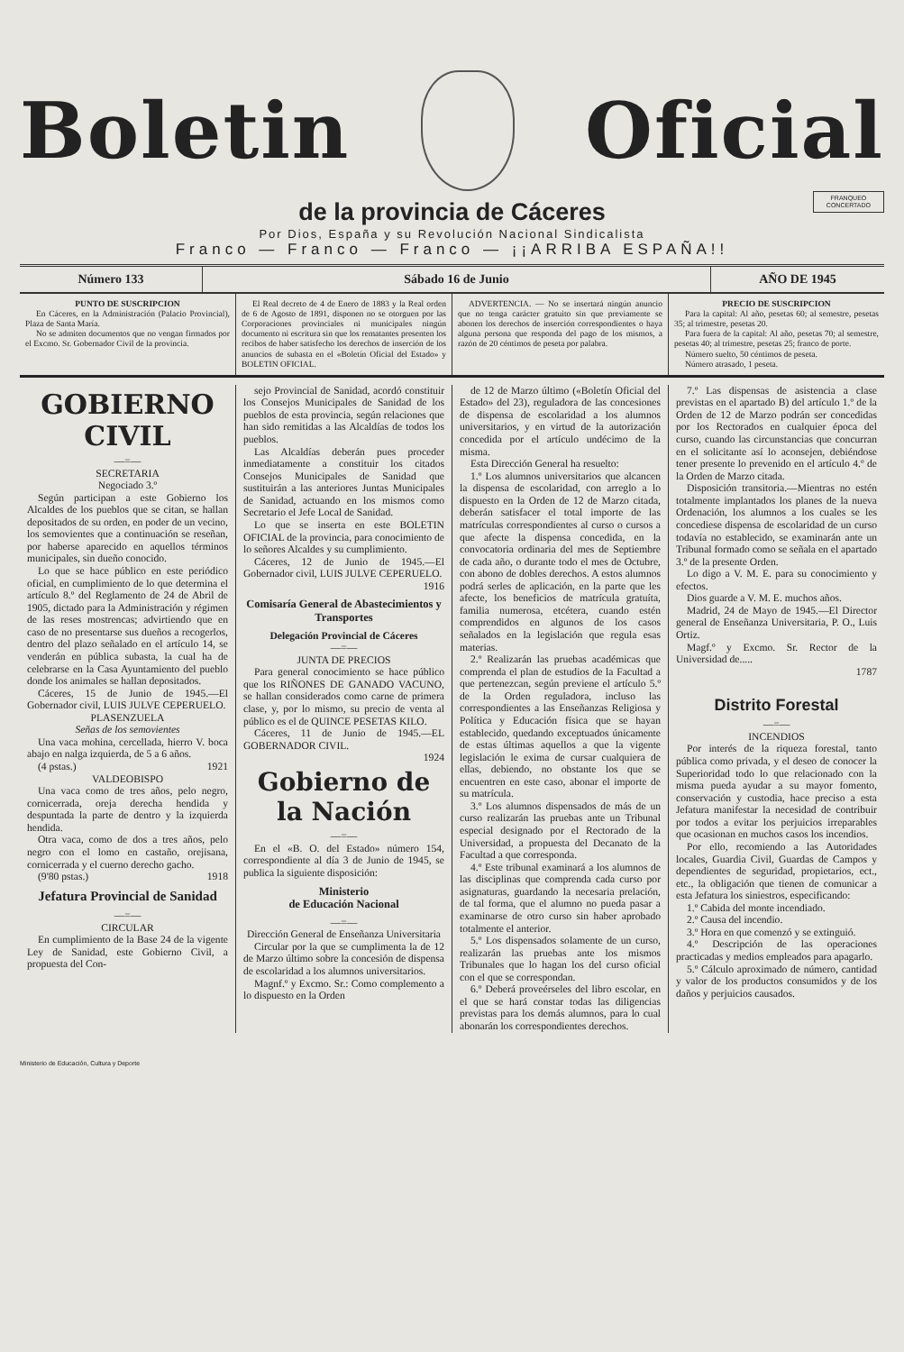Boletin Oficial
de la provincia de Cáceres
FRANQUEO
CONCERTADO
Por Dios, España y su Revolución Nacional Sindicalista
Franco — Franco — Franco — ¡¡ARRIBA ESPAÑA!!
Número 133 Sábado 16 de Junio AÑO DE 1945
PUNTO DE SUSCRIPCION
En Cáceres, en la Administración (Palacio Provincial), Plaza de Santa María.
No se admiten documentos que no vengan firmados por el Excmo. Sr. Gobernador Civil de la provincia.
El Real decreto de 4 de Enero de 1883 y la Real orden de 6 de Agosto de 1891, disponen no se otorguen por las Corporaciones provinciales ni municipales ningún documento ni escritura sin que los rematantes presenten los recibos de haber satisfecho los derechos de inserción de los anuncios de subasta en el «Boletín Oficial del Estado» y BOLETIN OFICIAL.
ADVERTENCIA. — No se insertará ningún anuncio que no tenga carácter gratuito sin que previamente se abonen los derechos de inserción correspondientes o haya alguna persona que responda del pago de los mismos, a razón de 20 céntimos de peseta por palabra.
PRECIO DE SUSCRIPCION
Para la capital: Al año, pesetas 60; al semestre, pesetas 35; al trimestre, pesetas 20.
Para fuera de la capital: Al año, pesetas 70; al semestre, pesetas 40; al trimestre, pesetas 25; franco de porte.
Número suelto, 50 céntimos de peseta.
Número atrasado, 1 peseta.
GOBIERNO CIVIL
—=—
SECRETARIA
Negociado 3.º
Según participan a este Gobierno los Alcaldes de los pueblos que se citan, se hallan depositados de su orden, en poder de un vecino, los semovientes que a continuación se reseñan, por haberse aparecido en aquellos términos municipales, sin dueño conocido.
Lo que se hace público en este periódico oficial, en cumplimiento de lo que determina el artículo 8.º del Reglamento de 24 de Abril de 1905, dictado para la Administración y régimen de las reses mostrencas; advirtiendo que en caso de no presentarse sus dueños a recogerlos, dentro del plazo señalado en el artículo 14, se venderán en pública subasta, la cual ha de celebrarse en la Casa Ayuntamiento del pueblo donde los animales se hallan depositados.
Cáceres, 15 de Junio de 1945.—El Gobernador civil, LUIS JULVE CEPERUELO.
PLASENZUELA
Señas de los semovientes
Una vaca mohina, cercellada, hierro V. boca abajo en nalga izquierda, de 5 a 6 años.
(4 pstas.) 1921
VALDEOBISPO
Una vaca como de tres años, pelo negro, cornicerrada, oreja derecha hendida y despuntada la parte de dentro y la izquierda hendida.
Otra vaca, como de dos a tres años, pelo negro con el lomo en castaño, orejisana, cornicerrada y el cuerno derecho gacho.
(9'80 pstas.) 1918
Jefatura Provincial de Sanidad
—=—
CIRCULAR
En cumplimiento de la Base 24 de la vigente Ley de Sanidad, este Gobierno Civil, a propuesta del Con-
sejo Provincial de Sanidad, acordó constituir los Consejos Municipales de Sanidad de los pueblos de esta provincia, según relaciones que han sido remitidas a las Alcaldías de todos los pueblos.
Las Alcaldías deberán pues proceder inmediatamente a constituir los citados Consejos Municipales de Sanidad que sustituirán a las anteriores Juntas Municipales de Sanidad, actuando en los mismos como Secretario el Jefe Local de Sanidad.
Lo que se inserta en este BOLETIN OFICIAL de la provincia, para conocimiento de lo señores Alcaldes y su cumplimiento.
Cáceres, 12 de Junio de 1945.—El Gobernador civil, LUIS JULVE CEPERUELO.
1916
Comisaría General de Abastecimientos y Transportes
Delegación Provincial de Cáceres
—=—
JUNTA DE PRECIOS
Para general conocimiento se hace público que los RIÑONES DE GANADO VACUNO, se hallan considerados como carne de primera clase, y, por lo mismo, su precio de venta al público es el de QUINCE PESETAS KILO.
Cáceres, 11 de Junio de 1945.—EL GOBERNADOR CIVIL.
1924
Gobierno de la Nación
—=—
En el «B. O. del Estado» número 154, correspondiente al día 3 de Junio de 1945, se publica la siguiente disposición:
Ministerio
de Educación Nacional
—=—
Dirección General de Enseñanza Universitaria
Circular por la que se cumplimenta la de 12 de Marzo último sobre la concesión de dispensa de escolaridad a los alumnos universitarios.
Magnf.º y Excmo. Sr.: Como complemento a lo dispuesto en la Orden
de 12 de Marzo último («Boletín Oficial del Estado» del 23), reguladora de las concesiones de dispensa de escolaridad a los alumnos universitarios, y en virtud de la autorización concedida por el artículo undécimo de la misma.
Esta Dirección General ha resuelto:
1.º Los alumnos universitarios que alcancen la dispensa de escolaridad, con arreglo a lo dispuesto en la Orden de 12 de Marzo citada, deberán satisfacer el total importe de las matrículas correspondientes al curso o cursos a que afecte la dispensa concedida, en la convocatoria ordinaria del mes de Septiembre de cada año, o durante todo el mes de Octubre, con abono de dobles derechos. A estos alumnos podrá serles de aplicación, en la parte que les afecte, los beneficios de matrícula gratuíta, familia numerosa, etcétera, cuando estén comprendidos en algunos de los casos señalados en la legislación que regula esas materias.
2.º Realizarán las pruebas académicas que comprenda el plan de estudios de la Facultad a que pertenezcan, según previene el artículo 5.º de la Orden reguladora, incluso las correspondientes a las Enseñanzas Religiosa y Política y Educación física que se hayan establecido, quedando exceptuados únicamente de estas últimas aquellos a que la vigente legislación le exima de cursar cualquiera de ellas, debiendo, no obstante los que se encuentren en este caso, abonar el importe de su matrícula.
3.º Los alumnos dispensados de más de un curso realizarán las pruebas ante un Tribunal especial designado por el Rectorado de la Universidad, a propuesta del Decanato de la Facultad a que corresponda.
4.º Este tribunal examinará a los alumnos de las disciplinas que comprenda cada curso por asignaturas, guardando la necesaria prelación, de tal forma, que el alumno no pueda pasar a examinarse de otro curso sin haber aprobado totalmente el anterior.
5.º Los dispensados solamente de un curso, realizarán las pruebas ante los mismos Tribunales que lo hagan los del curso oficial con el que se correspondan.
6.º Deberá proveérseles del libro escolar, en el que se hará constar todas las diligencias previstas para los demás alumnos, para lo cual abonarán los correspondientes derechos.
7.º Las dispensas de asistencia a clase previstas en el apartado B) del artículo 1.º de la Orden de 12 de Marzo podrán ser concedidas por los Rectorados en cualquier época del curso, cuando las circunstancias que concurran en el solicitante así lo aconsejen, debiéndose tener presente lo prevenido en el artículo 4.º de la Orden de Marzo citada.
Disposición transitoria.—Mientras no estén totalmente implantados los planes de la nueva Ordenación, los alumnos a los cuales se les concediese dispensa de escolaridad de un curso todavía no establecido, se examinarán ante un Tribunal formado como se señala en el apartado 3.º de la presente Orden.
Lo digo a V. M. E. para su conocimiento y efectos.
Dios guarde a V. M. E. muchos años.
Madrid, 24 de Mayo de 1945.—El Director general de Enseñanza Universitaria, P. O., Luis Ortiz.
Magf.º y Excmo. Sr. Rector de la Universidad de.....
1787
Distrito Forestal
—=—
INCENDIOS
Por interés de la riqueza forestal, tanto pública como privada, y el deseo de conocer la Superioridad todo lo que relacionado con la misma pueda ayudar a su mayor fomento, conservación y custodia, hace preciso a esta Jefatura manifestar la necesidad de contribuir por todos a evitar los perjuicios irreparables que ocasionan en muchos casos los incendios.
Por ello, recomiendo a las Autoridades locales, Guardia Civil, Guardas de Campos y dependientes de seguridad, propietarios, ect., etc., la obligación que tienen de comunicar a esta Jefatura los siniestros, especificando:
1.º Cabida del monte incendiado.
2.º Causa del incendio.
3.º Hora en que comenzó y se extinguió.
4.º Descripción de las operaciones practicadas y medios empleados para apagarlo.
5.º Cálculo aproximado de número, cantidad y valor de los productos consumidos y de los daños y perjuicios causados.
Ministerio de Educación, Cultura y Deporte